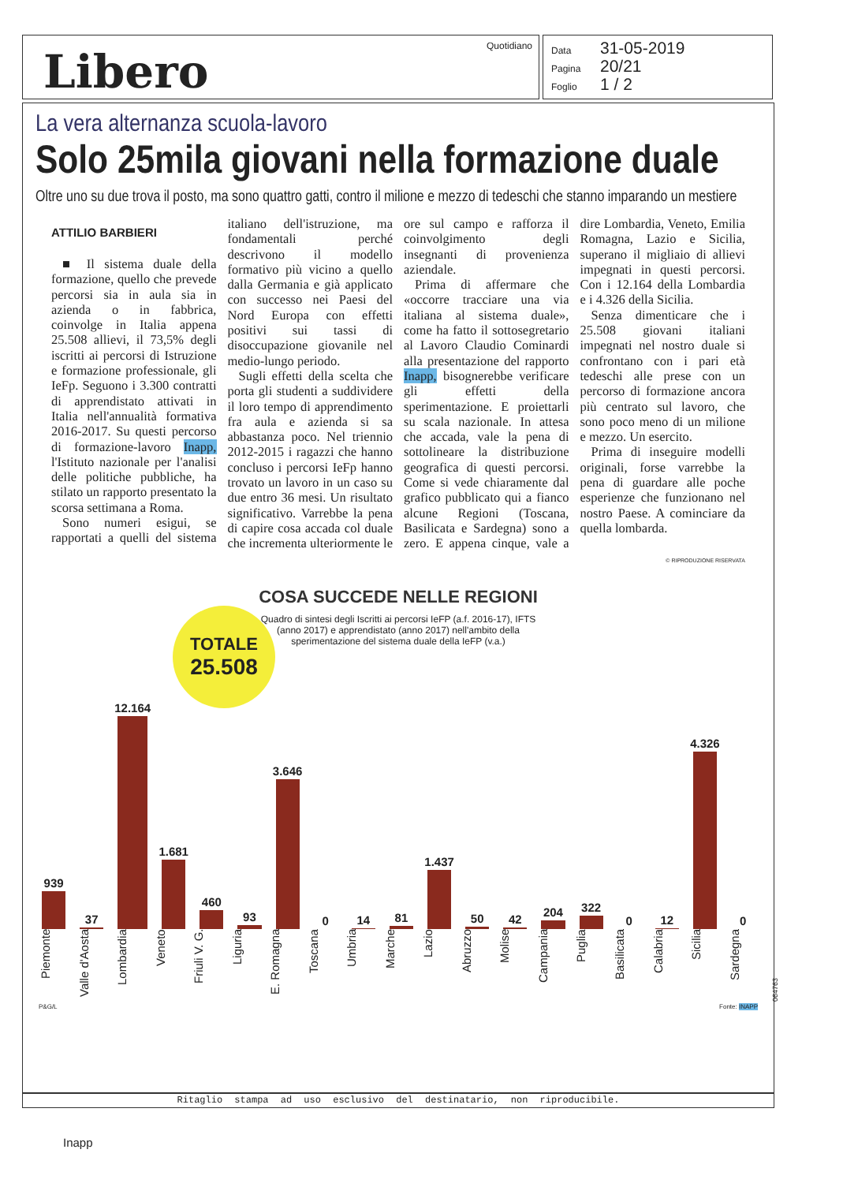Libero Quotidiano
Data 31-05-2019
Pagina 20/21
Foglio 1 / 2
La vera alternanza scuola-lavoro
Solo 25mila giovani nella formazione duale
Oltre uno su due trova il posto, ma sono quattro gatti, contro il milione e mezzo di tedeschi che stanno imparando un mestiere
ATTILIO BARBIERI
■ Il sistema duale della formazione, quello che prevede percorsi sia in aula sia in azienda o in fabbrica, coinvolge in Italia appena 25.508 allievi, il 73,5% degli iscritti ai percorsi di Istruzione e formazione professionale, gli IeFp. Seguono i 3.300 contratti di apprendistato attivati in Italia nell'annualità formativa 2016-2017. Su questi percorso di formazione-lavoro Inapp, l'Istituto nazionale per l'analisi delle politiche pubbliche, ha stilato un rapporto presentato la scorsa settimana a Roma.
Sono numeri esigui, se rapportati a quelli del sistema italiano dell'istruzione, ma fondamentali perché descrivono il modello formativo più vicino a quello dalla Germania e già applicato con successo nei Paesi del Nord Europa con effetti positivi sui tassi di disoccupazione giovanile nel medio-lungo periodo.
Sugli effetti della scelta che porta gli studenti a suddividere il loro tempo di apprendimento fra aula e azienda si sa abbastanza poco. Nel triennio 2012-2015 i ragazzi che hanno concluso i percorsi IeFp hanno trovato un lavoro in un caso su due entro 36 mesi. Un risultato significativo. Varrebbe la pena di capire cosa accada col duale che incrementa ulteriormente le ore sul campo e rafforza il coinvolgimento degli insegnanti di provenienza aziendale.
Prima di affermare che «occorre tracciare una via italiana al sistema duale», come ha fatto il sottosegretario al Lavoro Claudio Cominardi alla presentazione del rapporto Inapp, bisognerebbe verificare gli effetti della sperimentazione. E proiettarli su scala nazionale. In attesa che accada, vale la pena di sottolineare la distribuzione geografica di questi percorsi. Come si vede chiaramente dal grafico pubblicato qui a fianco alcune Regioni (Toscana, Basilicata e Sardegna) sono a zero. E appena cinque, vale a dire Lombardia, Veneto, Emilia Romagna, Lazio e Sicilia, superano il migliaio di allievi impegnati in questi percorsi. Con i 12.164 della Lombardia e i 4.326 della Sicilia.
Senza dimenticare che i 25.508 giovani italiani impegnati nel nostro duale si confrontano con i pari età tedeschi alle prese con un percorso di formazione ancora più centrato sul lavoro, che sono poco meno di un milione e mezzo. Un esercito.
Prima di inseguire modelli originali, forse varrebbe la pena di guardare alle poche esperienze che funzionano nel nostro Paese. A cominciare da quella lombarda.
© RIPRODUZIONE RISERVATA
COSA SUCCEDE NELLE REGIONI
Quadro di sintesi degli Iscritti ai percorsi IeFP (a.f. 2016-17), IFTS (anno 2017) e apprendistato (anno 2017) nell'ambito della sperimentazione del sistema duale della IeFP (v.a.)
TOTALE
25.508
939
37
12.164
1.681
460
93
3.646
0
14
81
1.437
50
42
204
322
0
12
4.326
0
Piemonte Valle d'Aosta Lombardia Veneto Friuli V. G. Liguria E. Romagna Toscana Umbria Marche Lazio Abruzzo Molise Campania Puglia Basilicata Calabria Sicilia Sardegna
P&G/L Fonte: INAPP
064763
Ritaglio stampa ad uso esclusivo del destinatario, non riproducibile.
Inapp